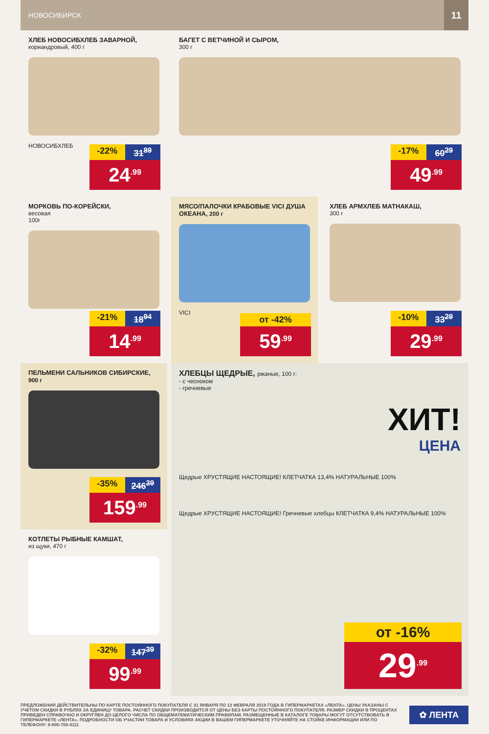НОВОСИБИРСК 11
ХЛЕБ НОВОСИБХЛЕБ ЗАВАРНОЙ,
кориандровый, 400 г
НОВОСИБХЛЕБ
-22% 31<sup>89</sup>
24<sup>.99</sup>
БАГЕТ С ВЕТЧИНОЙ И СЫРОМ,
300 г
-17% 60<sup>29</sup>
49<sup>.99</sup>
МОРКОВЬ ПО-КОРЕЙСКИ,
весовая
100г
-21% 18<sup>94</sup>
14<sup>.99</sup>
МЯСО/ПАЛОЧКИ КРАБОВЫЕ VICI ДУША ОКЕАНА, 200 г
VICI
от -42%
59<sup>.99</sup>
ХЛЕБ АРМХЛЕБ МАТНАКАШ,
300 г
-10% 33<sup>29</sup>
29<sup>.99</sup>
ПЕЛЬМЕНИ САЛЬНИКОВ СИБИРСКИЕ, 900 г
-35% 246<sup>39</sup>
159<sup>.99</sup>
ХЛЕБЦЫ ЩЕДРЫЕ, ржаные, 100 г:
- с чесноком
- гречневые
ХИТ!
ЦЕНА
Щедрые ХРУСТЯЩИЕ НАСТОЯЩИЕ! КЛЕТЧАТКА 13,4% НАТУРАЛЬНЫЕ 100%
Щедрые ХРУСТЯЩИЕ НАСТОЯЩИЕ! Гречневые хлебцы КЛЕТЧАТКА 9,4% НАТУРАЛЬНЫЕ 100%
от -16%
29<sup>.99</sup>
КОТЛЕТЫ РЫБНЫЕ КАМШАТ,
из щуки, 470 г
-32% 147<sup>39</sup>
99<sup>.99</sup>
ПРЕДЛОЖЕНИЯ ДЕЙСТВИТЕЛЬНЫ ПО КАРТЕ ПОСТОЯННОГО ПОКУПАТЕЛЯ С 31 ЯНВАРЯ ПО 13 ФЕВРАЛЯ 2019 ГОДА В ГИПЕРМАРКЕТАХ «ЛЕНТА». ЦЕНЫ УКАЗАНЫ С УЧЕТОМ СКИДКИ В РУБЛЯХ ЗА ЕДИНИЦУ ТОВАРА. РАСЧЕТ СКИДКИ ПРОИЗВОДИТСЯ ОТ ЦЕНЫ БЕЗ КАРТЫ ПОСТОЯННОГО ПОКУПАТЕЛЯ. РАЗМЕР СКИДКИ В ПРОЦЕНТАХ ПРИВЕДЕН СПРАВОЧНО И ОКРУГЛЕН ДО ЦЕЛОГО ЧИСЛА ПО ОБЩЕМАТЕМАТИЧЕСКИМ ПРАВИЛАМ. РАЗМЕЩЕННЫЕ В КАТАЛОГЕ ТОВАРЫ МОГУТ ОТСУТСТВОВАТЬ В ГИПЕРМАРКЕТЕ «ЛЕНТА». ПОДРОБНОСТИ ОБ УЧАСТИИ ТОВАРА И УСЛОВИЯХ АКЦИИ В ВАШЕМ ГИПЕРМАРКЕТЕ УТОЧНЯЙТЕ НА СТОЙКЕ ИНФОРМАЦИИ ИЛИ ПО ТЕЛЕФОНУ: 8-800-700-4111
✿ ЛЕНТА